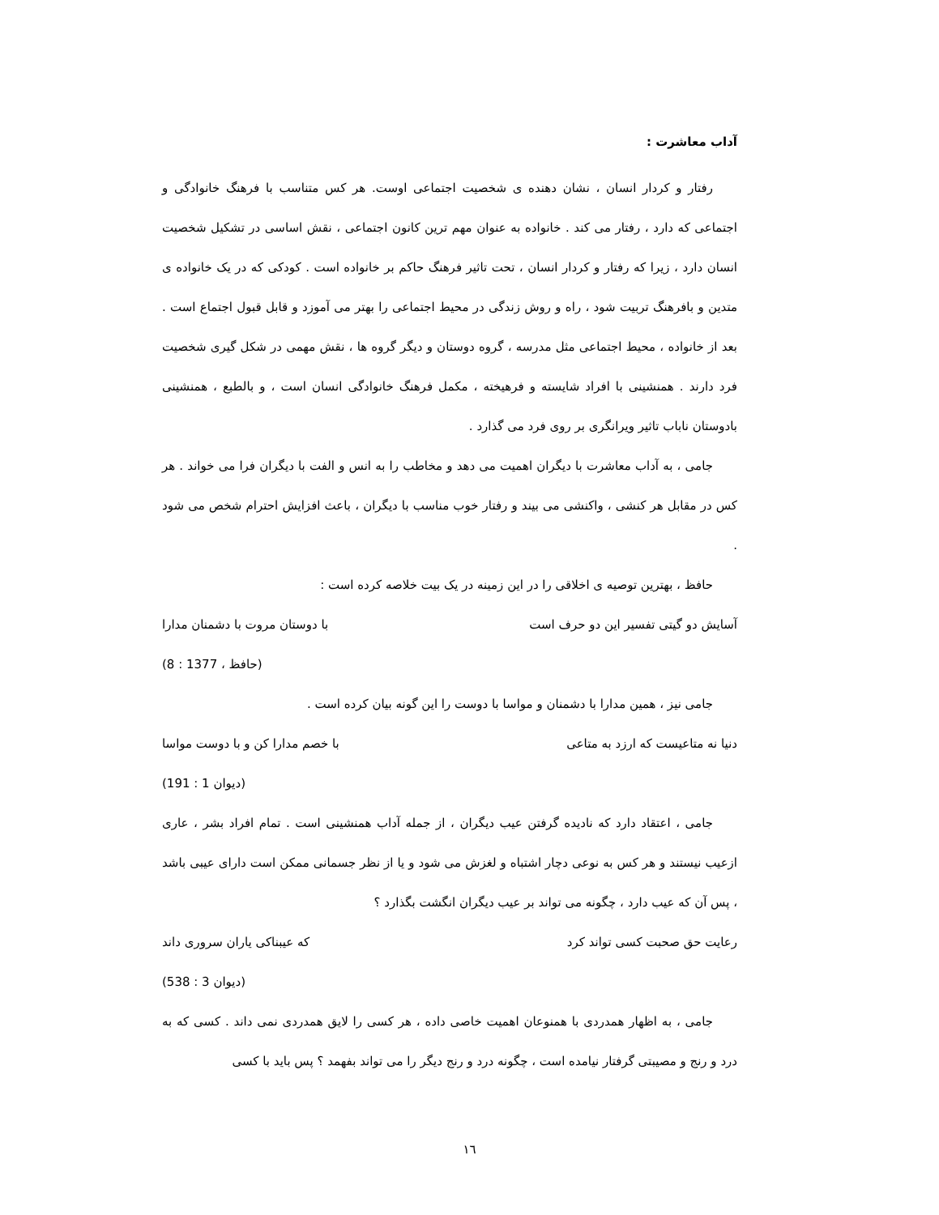آداب معاشرت :
رفتار و کردار انسان ، نشان دهنده ی شخصیت اجتماعی اوست. هر کس متناسب با فرهنگ خانوادگی و اجتماعی که دارد ، رفتار می کند . خانواده به عنوان مهم ترین کانون اجتماعی ، نقش اساسی در تشکیل شخصیت انسان دارد ، زیرا که رفتار و کردار انسان ، تحت تاثیر فرهنگ حاکم بر خانواده است . کودکی که در یک خانواده ی متدین و بافرهنگ تربیت شود ، راه و روش زندگی در محیط اجتماعی را بهتر می آموزد و قابل قبول اجتماع است . بعد از خانواده ، محیط اجتماعی مثل مدرسه ، گروه دوستان و دیگر گروه ها ، نقش مهمی در شکل گیری شخصیت فرد دارند . همنشینی با افراد شایسته و فرهیخته ، مکمل فرهنگ خانوادگی انسان است ، و بالطبع ، همنشینی بادوستان ناباب تاثیر ویرانگری بر روی فرد می گذارد .
جامی ، به آداب معاشرت با دیگران اهمیت می دهد و مخاطب را به انس و الفت با دیگران فرا می خواند . هر کس در مقابل هر کنشی ، واکنشی می بیند و رفتار خوب مناسب با دیگران ، باعث افزایش احترام شخص می شود .
حافظ ، بهترین توصیه ی اخلاقی را در این زمینه در یک بیت خلاصه کرده است :
آسایش دو گیتی تفسیر این دو حرف است با دوستان مروت با دشمنان مدارا
(حافظ ، 1377 : 8)
جامی نیز ، همین مدارا با دشمنان و مواسا با دوست را این گونه بیان کرده است .
دنیا نه متاعیست که ارزد به متاعی با خصم مدارا کن و با دوست مواسا
(دیوان 1 : 191)
جامی ، اعتقاد دارد که نادیده گرفتن عیب دیگران ، از جمله آداب همنشینی است . تمام افراد بشر ، عاری ازعیب نیستند و هر کس به نوعی دچار اشتباه و لغزش می شود و یا از نظر جسمانی ممکن است دارای عیبی باشد ، پس آن که عیب دارد ، چگونه می تواند بر عیب دیگران انگشت بگذارد ؟
رعایت حق صحبت کسی تواند کرد که عیبناکی یاران سروری داند
(دیوان 3 : 538)
جامی ، به اظهار همدردی با همنوعان اهمیت خاصی داده ، هر کسی را لایق همدردی نمی داند . کسی که به درد و رنج و مصیبتی گرفتار نیامده است ، چگونه درد و رنج دیگر را می تواند بفهمد ؟ پس باید با کسی
١٦